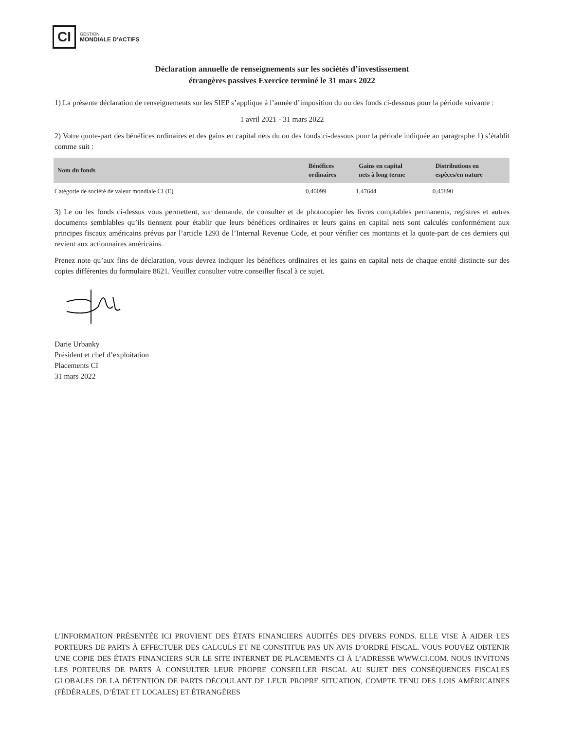CI
GESTION
MONDIALE D’ACTIFS
Déclaration annuelle de renseignements sur les sociétés d’investissement
étrangères passives Exercice terminé le 31 mars 2022
1) La présente déclaration de renseignements sur les SIEP s’applique à l’année d’imposition du ou des fonds ci-dessous pour la période suivante :
1 avril 2021 - 31 mars 2022
2) Votre quote-part des bénéfices ordinaires et des gains en capital nets du ou des fonds ci-dessous pour la période indiquée au paragraphe 1) s’établit comme suit :
| Nom du fonds | Bénéfices ordinaires | Gains en capital nets à long terme | Distributions en espèces/en nature |
| --- | --- | --- | --- |
| Catégorie de société de valeur mondiale CI (E) | 0,40099 | 1,47644 | 0,45890 |
3) Le ou les fonds ci-dessus vous permettent, sur demande, de consulter et de photocopier les livres comptables permanents, registres et autres documents semblables qu’ils tiennent pour établir que leurs bénéfices ordinaires et leurs gains en capital nets sont calculés conformément aux principes fiscaux américains prévus par l’article 1293 de l’Internal Revenue Code, et pour vérifier ces montants et la quote-part de ces derniers qui revient aux actionnaires américains.
Prenez note qu’aux fins de déclaration, vous devrez indiquer les bénéfices ordinaires et les gains en capital nets de chaque entité distincte sur des copies différentes du formulaire 8621. Veuillez consulter votre conseiller fiscal à ce sujet.
Darie Urbanky
Président et chef d’exploitation
Placements CI
31 mars 2022
L’INFORMATION PRÉSENTÉE ICI PROVIENT DES ÉTATS FINANCIERS AUDITÉS DES DIVERS FONDS. ELLE VISE À AIDER LES PORTEURS DE PARTS À EFFECTUER DES CALCULS ET NE CONSTITUE PAS UN AVIS D’ORDRE FISCAL. VOUS POUVEZ OBTENIR UNE COPIE DES ÉTATS FINANCIERS SUR LE SITE INTERNET DE PLACEMENTS CI À L’ADRESSE WWW.CI.COM. NOUS INVITONS LES PORTEURS DE PARTS À CONSULTER LEUR PROPRE CONSEILLER FISCAL AU SUJET DES CONSÉQUENCES FISCALES GLOBALES DE LA DÉTENTION DE PARTS DÉCOULANT DE LEUR PROPRE SITUATION, COMPTE TENU DES LOIS AMÉRICAINES (FÉDÉRALES, D’ÉTAT ET LOCALES) ET ÉTRANGÈRES